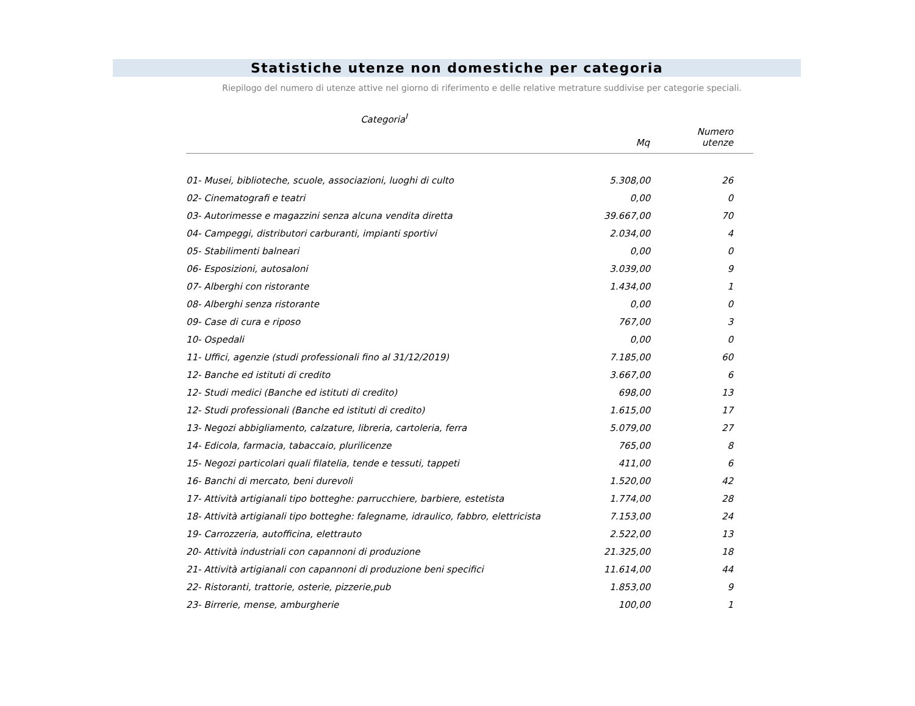Statistiche utenze non domestiche per categoria
Riepilogo del numero di utenze attive nel giorno di riferimento e delle relative metrature suddivise per categorie speciali.
| Categoria<sup>I</sup> | Mq | Numero utenze |
| --- | --- | --- |
| 01- Musei, biblioteche, scuole, associazioni, luoghi di culto | 5.308,00 | 26 |
| 02- Cinematografi e teatri | 0,00 | 0 |
| 03- Autorimesse e magazzini senza alcuna vendita diretta | 39.667,00 | 70 |
| 04- Campeggi, distributori carburanti, impianti sportivi | 2.034,00 | 4 |
| 05- Stabilimenti balneari | 0,00 | 0 |
| 06- Esposizioni, autosaloni | 3.039,00 | 9 |
| 07- Alberghi con ristorante | 1.434,00 | 1 |
| 08- Alberghi senza ristorante | 0,00 | 0 |
| 09- Case di cura e riposo | 767,00 | 3 |
| 10- Ospedali | 0,00 | 0 |
| 11- Uffici, agenzie (studi professionali fino al 31/12/2019) | 7.185,00 | 60 |
| 12- Banche ed istituti di credito | 3.667,00 | 6 |
| 12- Studi medici (Banche ed istituti di credito) | 698,00 | 13 |
| 12- Studi professionali (Banche ed istituti di credito) | 1.615,00 | 17 |
| 13- Negozi abbigliamento, calzature, libreria, cartoleria, ferra | 5.079,00 | 27 |
| 14- Edicola, farmacia, tabaccaio, plurilicenze | 765,00 | 8 |
| 15- Negozi particolari quali filatelia, tende e tessuti, tappeti | 411,00 | 6 |
| 16- Banchi di mercato, beni durevoli | 1.520,00 | 42 |
| 17- Attività artigianali tipo botteghe: parrucchiere, barbiere, estetista | 1.774,00 | 28 |
| 18- Attività artigianali tipo botteghe: falegname, idraulico, fabbro, elettricista | 7.153,00 | 24 |
| 19- Carrozzeria, autofficina, elettrauto | 2.522,00 | 13 |
| 20- Attività industriali con capannoni di produzione | 21.325,00 | 18 |
| 21- Attività artigianali con capannoni di produzione beni specifici | 11.614,00 | 44 |
| 22- Ristoranti, trattorie, osterie, pizzerie,pub | 1.853,00 | 9 |
| 23- Birrerie, mense, amburgherie | 100,00 | 1 |